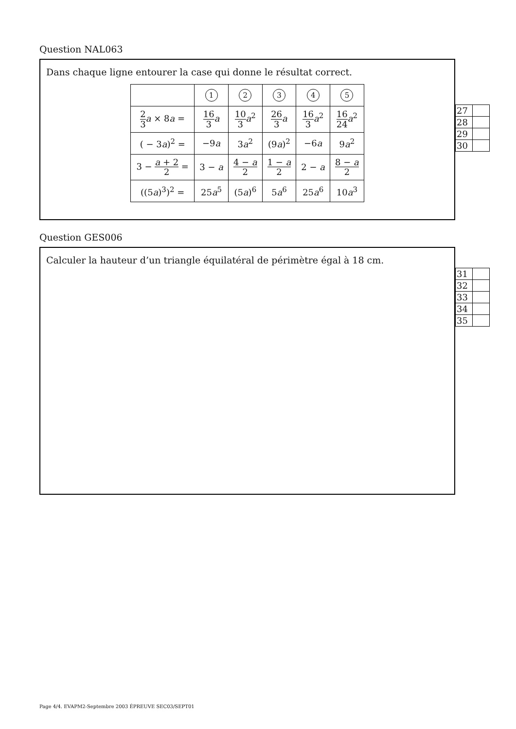Question NAL063
Dans chaque ligne entourer la case qui donne le résultat correct.
| | 1 | 2 | 3 | 4 | 5 |
| 2 3 a × 8 a = | 16 3 a | 10 3 a<sup>2</sup> | 26 3 a | 16 3 a<sup>2</sup> | 16 24 a<sup>2</sup> |
| ( − 3 a )<sup>2</sup> = | −9 a | 3 a<sup>2</sup> | (9 a )<sup>2</sup> | −6 a | 9 a<sup>2</sup> |
| 3 − a + 2 2 = | 3 − a | 4 − a 2 | 1 − a 2 | 2 − a | 8 − a 2 |
| ((5 a )<sup>3</sup>)<sup>2</sup> = | 25 a<sup>5</sup> | (5 a )<sup>6</sup> | 5 a<sup>6</sup> | 25 a<sup>6</sup> | 10 a<sup>3</sup> |
| 27 | |
| 28 | |
| 29 | |
| 30 | |
Question GES006
Calculer la hauteur d’un triangle équilatéral de périmètre égal à 18 cm.
| 31 | |
| 32 | |
| 33 | |
| 34 | |
| 35 | |
Page 4/4. EVAPM2-Septembre 2003 ÉPREUVE SEC03/SEPT01